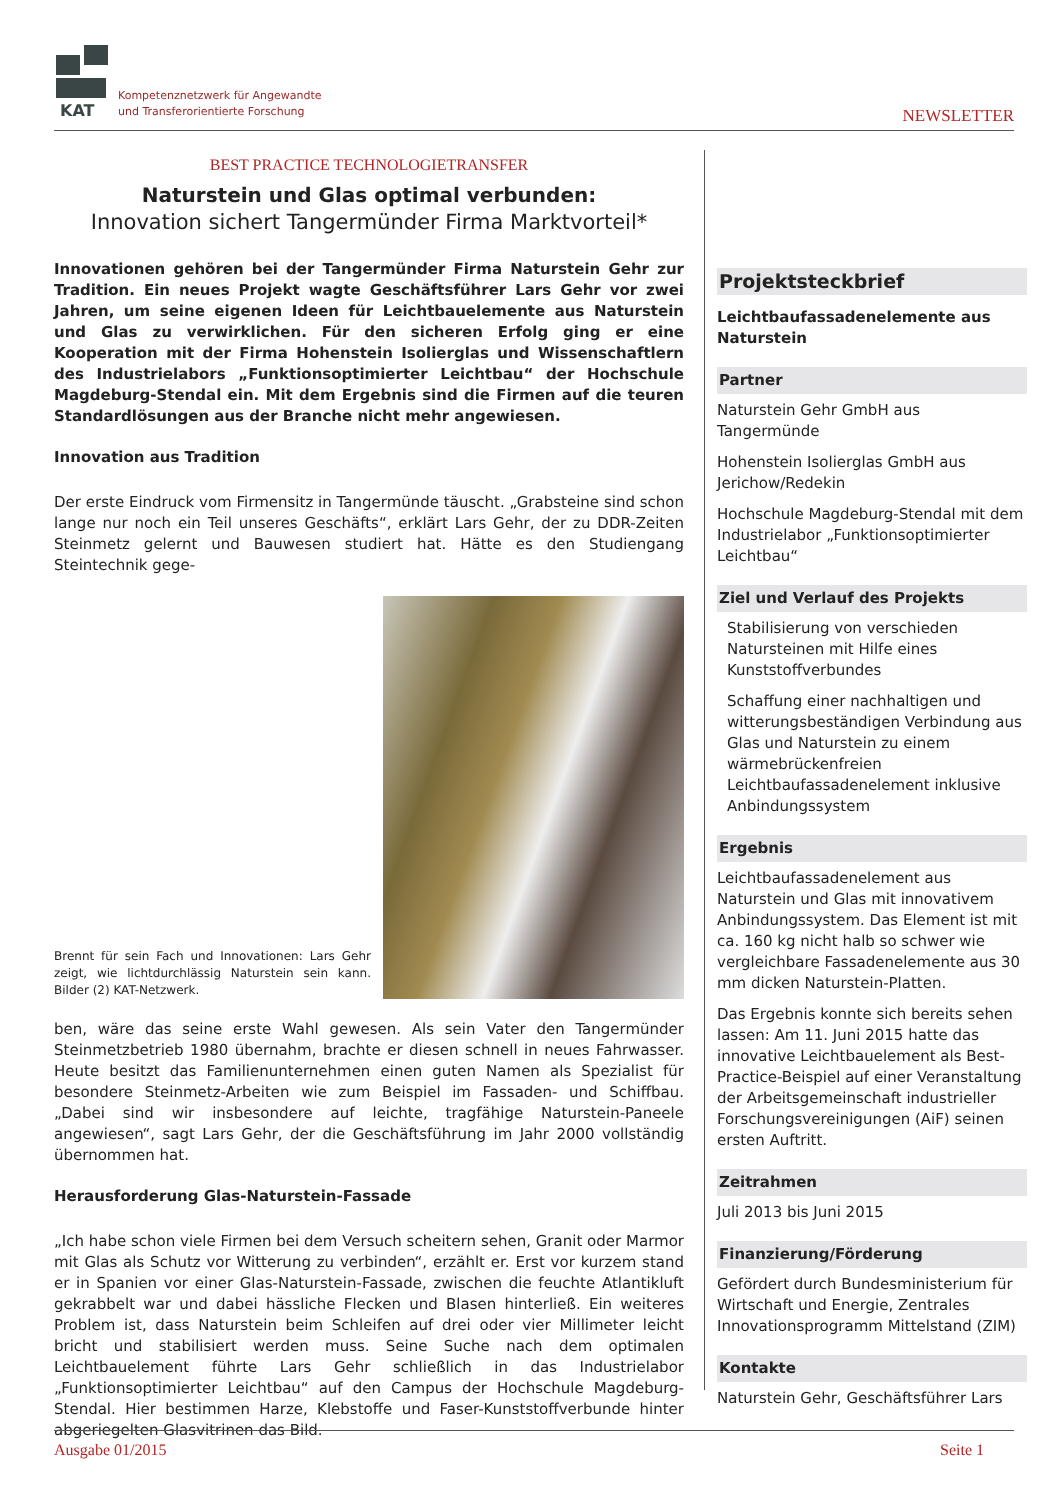KAT
Kompetenznetzwerk für Angewandte
und Transferorientierte Forschung
NEWSLETTER
BEST PRACTICE TECHNOLOGIETRANSFER
Naturstein und Glas optimal verbunden:
Innovation sichert Tangermünder Firma Marktvorteil*
Innovationen gehören bei der Tangermünder Firma Naturstein Gehr zur Tradition. Ein neues Projekt wagte Geschäftsführer Lars Gehr vor zwei Jahren, um seine eigenen Ideen für Leichtbauelemente aus Naturstein und Glas zu verwirklichen. Für den sicheren Erfolg ging er eine Kooperation mit der Firma Hohenstein Isolierglas und Wissenschaftlern des Industrielabors „Funktionsoptimierter Leichtbau“ der Hochschule Magdeburg-Stendal ein. Mit dem Ergebnis sind die Firmen auf die teuren Standardlösungen aus der Branche nicht mehr angewiesen.
Innovation aus Tradition
Der erste Eindruck vom Firmensitz in Tangermünde täuscht. „Grabsteine sind schon lange nur noch ein Teil unseres Geschäfts“, erklärt Lars Gehr, der zu DDR-Zeiten Steinmetz gelernt und Bauwesen studiert hat. Hätte es den Studiengang Steintechnik gege-
Brennt für sein Fach und Innovationen: Lars Gehr zeigt, wie lichtdurchlässig Naturstein sein kann. Bilder (2) KAT-Netzwerk.
ben, wäre das seine erste Wahl gewesen. Als sein Vater den Tangermünder Steinmetzbetrieb 1980 übernahm, brachte er diesen schnell in neues Fahrwasser. Heute besitzt das Familienunternehmen einen guten Namen als Spezialist für besondere Steinmetz-Arbeiten wie zum Beispiel im Fassaden- und Schiffbau. „Dabei sind wir insbesondere auf leichte, tragfähige Naturstein-Paneele angewiesen“, sagt Lars Gehr, der die Geschäftsführung im Jahr 2000 vollständig übernommen hat.
Herausforderung Glas-Naturstein-Fassade
„Ich habe schon viele Firmen bei dem Versuch scheitern sehen, Granit oder Marmor mit Glas als Schutz vor Witterung zu verbinden“, erzählt er. Erst vor kurzem stand er in Spanien vor einer Glas-Naturstein-Fassade, zwischen die feuchte Atlantikluft gekrabbelt war und dabei hässliche Flecken und Blasen hinterließ. Ein weiteres Problem ist, dass Naturstein beim Schleifen auf drei oder vier Millimeter leicht bricht und stabilisiert werden muss. Seine Suche nach dem optimalen Leichtbauelement führte Lars Gehr schließlich in das Industrielabor „Funktionsoptimierter Leichtbau“ auf den Campus der Hochschule Magdeburg-Stendal. Hier bestimmen Harze, Klebstoffe und Faser-Kunststoffverbunde hinter abgeriegelten Glasvitrinen das Bild.
Projektsteckbrief
Leichtbaufassadenelemente aus Naturstein
Partner
Naturstein Gehr GmbH aus Tangermünde
Hohenstein Isolierglas GmbH aus Jerichow/Redekin
Hochschule Magdeburg-Stendal mit dem Industrielabor „Funktionsoptimierter Leichtbau“
Ziel und Verlauf des Projekts
Stabilisierung von verschieden Natursteinen mit Hilfe eines Kunststoffverbundes
Schaffung einer nachhaltigen und witterungsbeständigen Verbindung aus Glas und Naturstein zu einem wärmebrückenfreien Leichtbaufassadenelement inklusive Anbindungssystem
Ergebnis
Leichtbaufassadenelement aus Naturstein und Glas mit innovativem Anbindungssystem. Das Element ist mit ca. 160 kg nicht halb so schwer wie vergleichbare Fassadenelemente aus 30 mm dicken Naturstein-Platten.
Das Ergebnis konnte sich bereits sehen lassen: Am 11. Juni 2015 hatte das innovative Leichtbauelement als Best-Practice-Beispiel auf einer Veranstaltung der Arbeitsgemeinschaft industrieller Forschungsvereinigungen (AiF) seinen ersten Auftritt.
Zeitrahmen
Juli 2013 bis Juni 2015
Finanzierung/Förderung
Gefördert durch Bundesministerium für Wirtschaft und Energie, Zentrales Innovationsprogramm Mittelstand (ZIM)
Kontakte
Naturstein Gehr, Geschäftsführer Lars
Ausgabe 01/2015 Seite 1